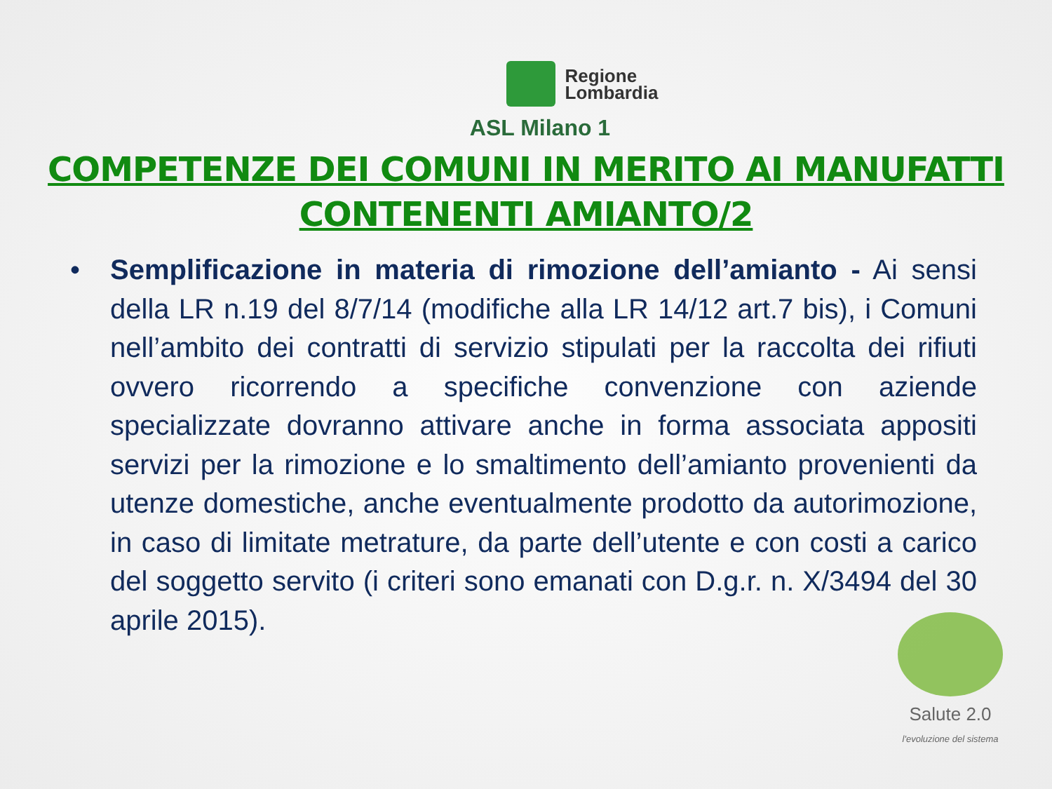Regione
Lombardia
ASL Milano 1
COMPETENZE DEI COMUNI IN MERITO AI MANUFATTI
CONTENENTI AMIANTO/2
• Semplificazione in materia di rimozione dell’amianto - Ai sensi della LR n.19 del 8/7/14 (modifiche alla LR 14/12 art.7 bis), i Comuni nell’ambito dei contratti di servizio stipulati per la raccolta dei rifiuti ovvero ricorrendo a specifiche convenzione con aziende specializzate dovranno attivare anche in forma associata appositi servizi per la rimozione e lo smaltimento dell’amianto provenienti da utenze domestiche, anche eventualmente prodotto da autorimozione, in caso di limitate metrature, da parte dell’utente e con costi a carico del soggetto servito (i criteri sono emanati con D.g.r. n. X/3494 del 30 aprile 2015).
Salute 2.0
l'evoluzione del sistema